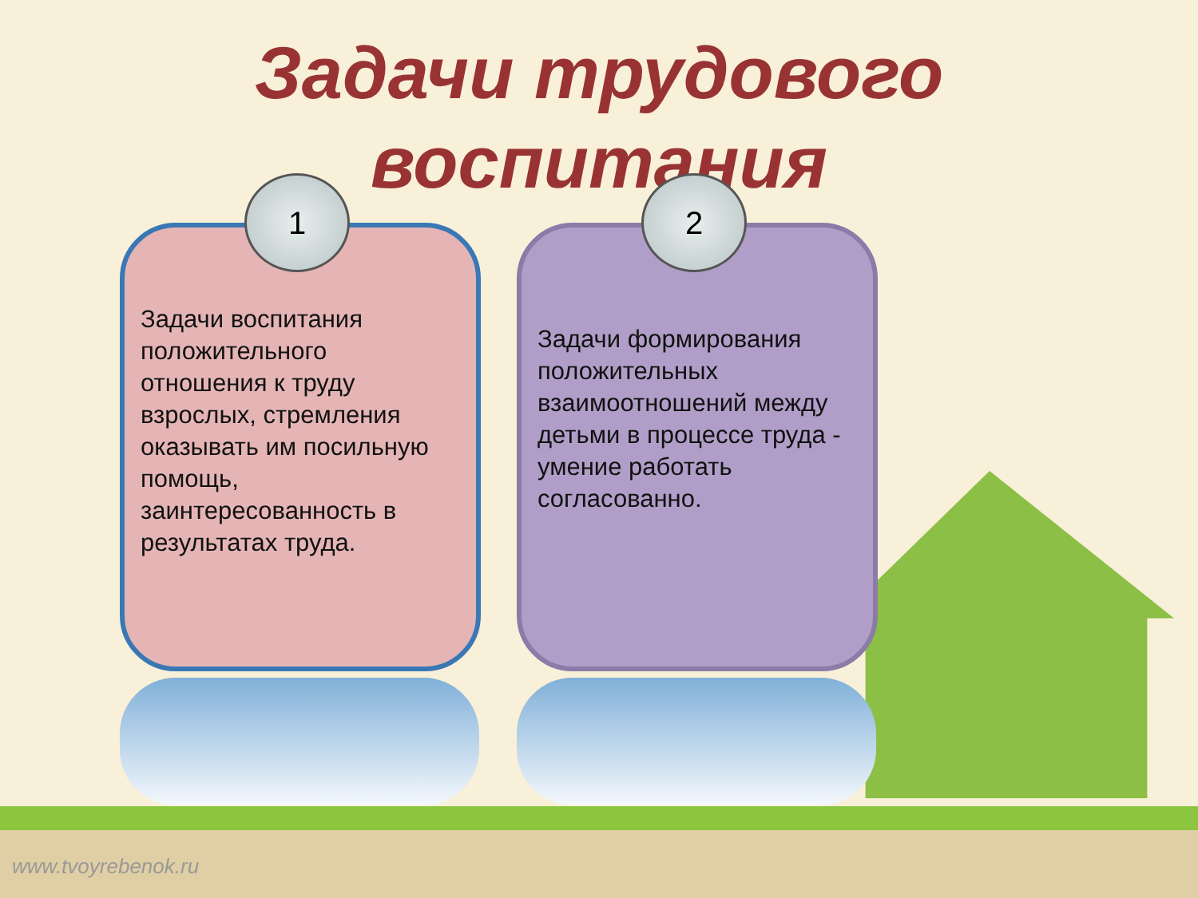Задачи трудового
воспитания
1
Задачи воспитания положительного отношения к труду взрослых, стремления оказывать им посильную помощь, заинтересованность в результатах труда.
2
Задачи формирования положительных взаимоотношений между детьми в процессе труда - умение работать согласованно.
www.tvoyrebenok.ru